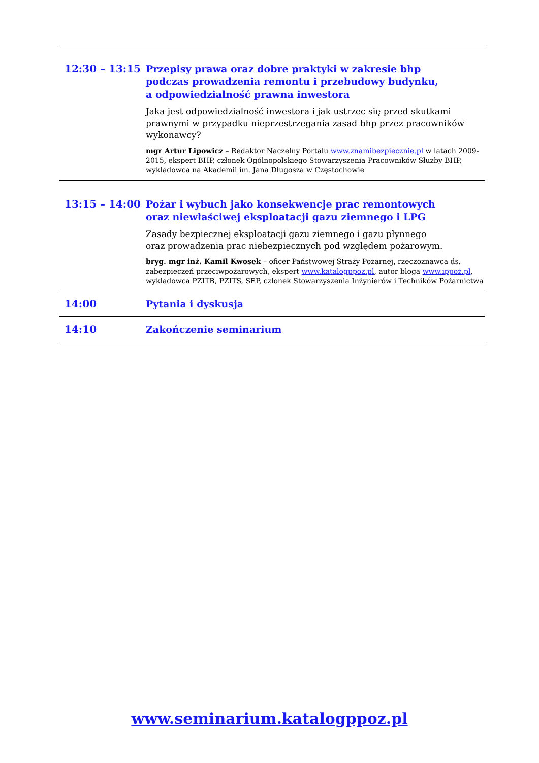| 12:30 – 13:15 | Przepisy prawa oraz dobre praktyki w zakresie bhp podczas prowadzenia remontu i przebudowy budynku, a odpowiedzialność prawna inwestora Jaka jest odpowiedzialność inwestora i jak ustrzec się przed skutkami prawnymi w przypadku nieprzestrzegania zasad bhp przez pracowników wykonawcy? mgr Artur Lipowicz – Redaktor Naczelny Portalu www.znamibezpiecznie.pl w latach 2009-2015, ekspert BHP, członek Ogólnopolskiego Stowarzyszenia Pracowników Służby BHP, wykładowca na Akademii im. Jana Długosza w Częstochowie |
| 13:15 – 14:00 | Pożar i wybuch jako konsekwencje prac remontowych oraz niewłaściwej eksploatacji gazu ziemnego i LPG Zasady bezpiecznej eksploatacji gazu ziemnego i gazu płynnego oraz prowadzenia prac niebezpiecznych pod względem pożarowym. bryg. mgr inż. Kamil Kwosek – oficer Państwowej Straży Pożarnej, rzeczoznawca ds. zabezpieczeń przeciwpożarowych, ekspert www.katalogppoz.pl , autor bloga www.ippoż.pl , wykładowca PZITB, PZITS, SEP, członek Stowarzyszenia Inżynierów i Techników Pożarnictwa |
| 14:00 | Pytania i dyskusja |
| 14:10 | Zakończenie seminarium |
www.seminarium.katalogppoz.pl